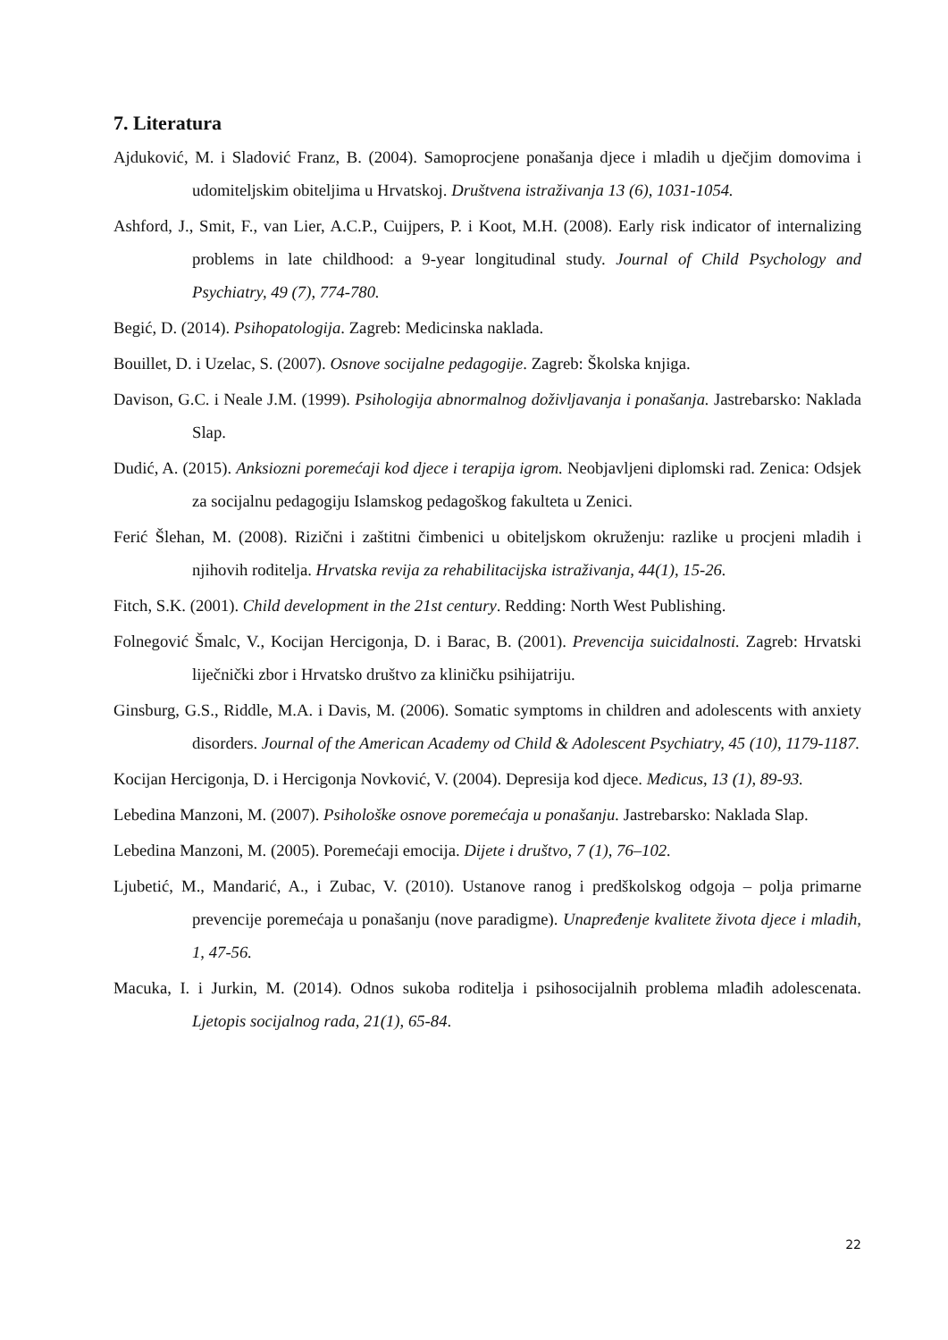7. Literatura
Ajduković, M. i Sladović Franz, B. (2004). Samoprocjene ponašanja djece i mladih u dječjim domovima i udomiteljskim obiteljima u Hrvatskoj. Društvena istraživanja 13 (6), 1031-1054.
Ashford, J., Smit, F., van Lier, A.C.P., Cuijpers, P. i Koot, M.H. (2008). Early risk indicator of internalizing problems in late childhood: a 9-year longitudinal study. Journal of Child Psychology and Psychiatry, 49 (7), 774-780.
Begić, D. (2014). Psihopatologija. Zagreb: Medicinska naklada.
Bouillet, D. i Uzelac, S. (2007). Osnove socijalne pedagogije. Zagreb: Školska knjiga.
Davison, G.C. i Neale J.M. (1999). Psihologija abnormalnog doživljavanja i ponašanja. Jastrebarsko: Naklada Slap.
Dudić, A. (2015). Anksiozni poremećaji kod djece i terapija igrom. Neobjavljeni diplomski rad. Zenica: Odsjek za socijalnu pedagogiju Islamskog pedagoškog fakulteta u Zenici.
Ferić Šlehan, M. (2008). Rizični i zaštitni čimbenici u obiteljskom okruženju: razlike u procjeni mladih i njihovih roditelja. Hrvatska revija za rehabilitacijska istraživanja, 44(1), 15-26.
Fitch, S.K. (2001). Child development in the 21st century. Redding: North West Publishing.
Folnegović Šmalc, V., Kocijan Hercigonja, D. i Barac, B. (2001). Prevencija suicidalnosti. Zagreb: Hrvatski liječnički zbor i Hrvatsko društvo za kliničku psihijatriju.
Ginsburg, G.S., Riddle, M.A. i Davis, M. (2006). Somatic symptoms in children and adolescents with anxiety disorders. Journal of the American Academy od Child & Adolescent Psychiatry, 45 (10), 1179-1187.
Kocijan Hercigonja, D. i Hercigonja Novković, V. (2004). Depresija kod djece. Medicus, 13 (1), 89-93.
Lebedina Manzoni, M. (2007). Psihološke osnove poremećaja u ponašanju. Jastrebarsko: Naklada Slap.
Lebedina Manzoni, M. (2005). Poremećaji emocija. Dijete i društvo, 7 (1), 76–102.
Ljubetić, M., Mandarić, A., i Zubac, V. (2010). Ustanove ranog i predškolskog odgoja – polja primarne prevencije poremećaja u ponašanju (nove paradigme). Unapređenje kvalitete života djece i mladih, 1, 47-56.
Macuka, I. i Jurkin, M. (2014). Odnos sukoba roditelja i psihosocijalnih problema mlađih adolescenata. Ljetopis socijalnog rada, 21(1), 65-84.
22